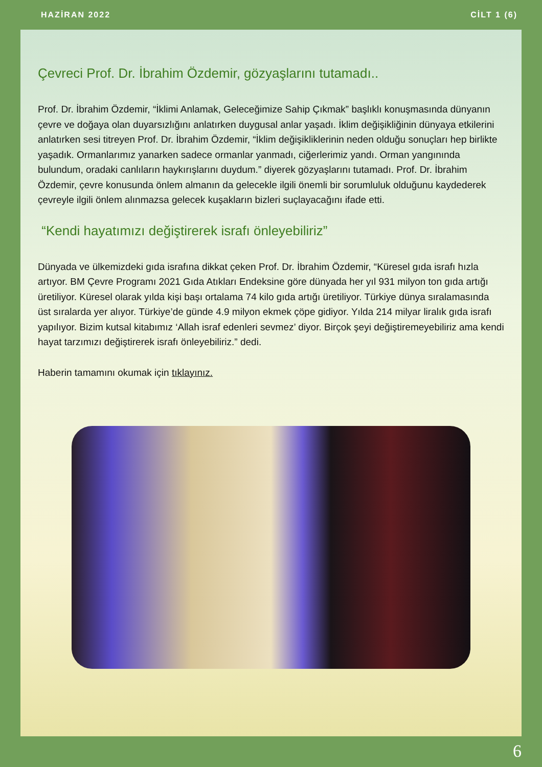HAZİRAN 2022 CİLT 1 (6)
Çevreci Prof. Dr. İbrahim Özdemir, gözyaşlarını tutamadı..
Prof. Dr. İbrahim Özdemir, “İklimi Anlamak, Geleceğimize Sahip Çıkmak” başlıklı konuşmasında dünyanın çevre ve doğaya olan duyarsızlığını anlatırken duygusal anlar yaşadı. İklim değişikliğinin dünyaya etkilerini anlatırken sesi titreyen Prof. Dr. İbrahim Özdemir, “İklim değişikliklerinin neden olduğu sonuçları hep birlikte yaşadık. Ormanlarımız yanarken sadece ormanlar yanmadı, ciğerlerimiz yandı. Orman yangınında bulundum, oradaki canlıların haykırışlarını duydum.” diyerek gözyaşlarını tutamadı. Prof. Dr. İbrahim Özdemir, çevre konusunda önlem almanın da gelecekle ilgili önemli bir sorumluluk olduğunu kaydederek çevreyle ilgili önlem alınmazsa gelecek kuşakların bizleri suçlayacağını ifade etti.
“Kendi hayatımızı değiştirerek israfı önleyebiliriz”
Dünyada ve ülkemizdeki gıda israfına dikkat çeken Prof. Dr. İbrahim Özdemir, “Küresel gıda israfı hızla artıyor. BM Çevre Programı 2021 Gıda Atıkları Endeksine göre dünyada her yıl 931 milyon ton gıda artığı üretiliyor. Küresel olarak yılda kişi başı ortalama 74 kilo gıda artığı üretiliyor. Türkiye dünya sıralamasında üst sıralarda yer alıyor. Türkiye’de günde 4.9 milyon ekmek çöpe gidiyor. Yılda 214 milyar liralık gıda israfı yapılıyor. Bizim kutsal kitabımız ‘Allah israf edenleri sevmez’ diyor. Birçok şeyi değiştiremeyebiliriz ama kendi hayat tarzımızı değiştirerek israfı önleyebiliriz.” dedi.
Haberin tamamını okumak için tıklayınız.
6